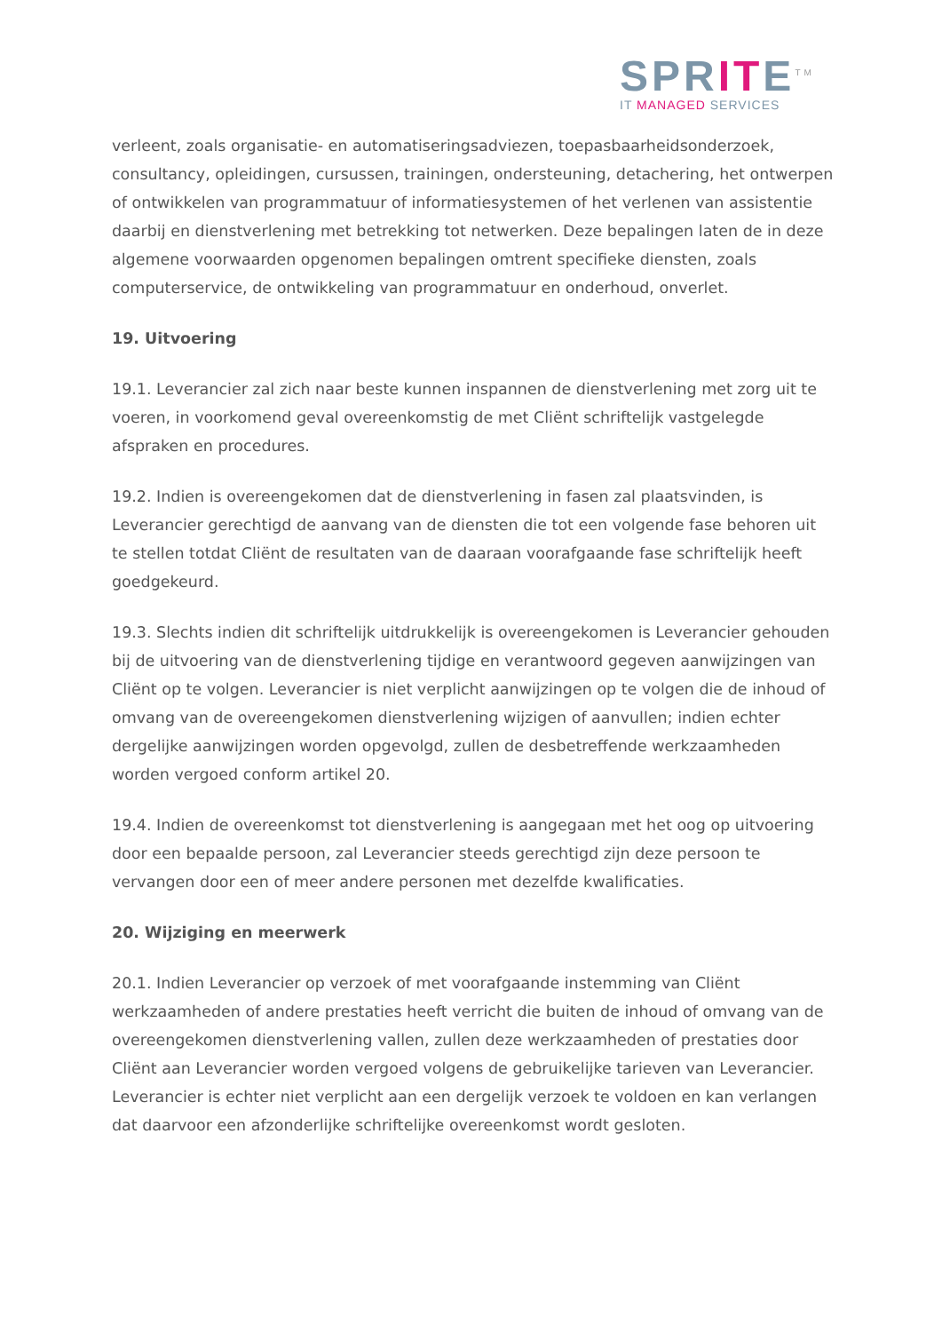SPRITE<sup>TM</sup>
IT MANAGED SERVICES
verleent, zoals organisatie- en automatiseringsadviezen, toepasbaarheidsonderzoek, consultancy, opleidingen, cursussen, trainingen, ondersteuning, detachering, het ontwerpen of ontwikkelen van programmatuur of informatiesystemen of het verlenen van assistentie daarbij en dienstverlening met betrekking tot netwerken. Deze bepalingen laten de in deze algemene voorwaarden opgenomen bepalingen omtrent specifieke diensten, zoals computerservice, de ontwikkeling van programmatuur en onderhoud, onverlet.
19. Uitvoering
19.1. Leverancier zal zich naar beste kunnen inspannen de dienstverlening met zorg uit te voeren, in voorkomend geval overeenkomstig de met Cliënt schriftelijk vastgelegde afspraken en procedures.
19.2. Indien is overeengekomen dat de dienstverlening in fasen zal plaatsvinden, is Leverancier gerechtigd de aanvang van de diensten die tot een volgende fase behoren uit te stellen totdat Cliënt de resultaten van de daaraan voorafgaande fase schriftelijk heeft goedgekeurd.
19.3. Slechts indien dit schriftelijk uitdrukkelijk is overeengekomen is Leverancier gehouden bij de uitvoering van de dienstverlening tijdige en verantwoord gegeven aanwijzingen van Cliënt op te volgen. Leverancier is niet verplicht aanwijzingen op te volgen die de inhoud of omvang van de overeengekomen dienstverlening wijzigen of aanvullen; indien echter dergelijke aanwijzingen worden opgevolgd, zullen de desbetreffende werkzaamheden worden vergoed conform artikel 20.
19.4. Indien de overeenkomst tot dienstverlening is aangegaan met het oog op uitvoering door een bepaalde persoon, zal Leverancier steeds gerechtigd zijn deze persoon te vervangen door een of meer andere personen met dezelfde kwalificaties.
20. Wijziging en meerwerk
20.1. Indien Leverancier op verzoek of met voorafgaande instemming van Cliënt werkzaamheden of andere prestaties heeft verricht die buiten de inhoud of omvang van de overeengekomen dienstverlening vallen, zullen deze werkzaamheden of prestaties door Cliënt aan Leverancier worden vergoed volgens de gebruikelijke tarieven van Leverancier. Leverancier is echter niet verplicht aan een dergelijk verzoek te voldoen en kan verlangen dat daarvoor een afzonderlijke schriftelijke overeenkomst wordt gesloten.